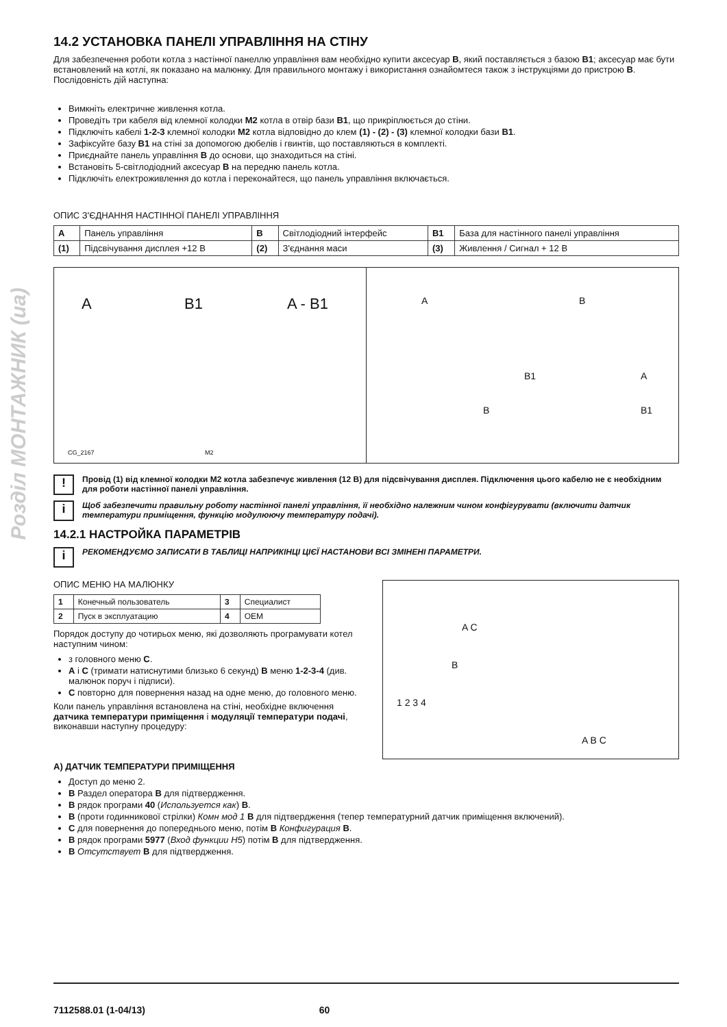Розділ МОНТАЖНИК (ua)
14.2 УСТАНОВКА ПАНЕЛІ УПРАВЛІННЯ НА СТІНУ
Для забезпечення роботи котла з настінної панеллю управління вам необхідно купити аксесуар B, який поставляється з базою B1; аксесуар має бути встановлений на котлі, як показано на малюнку. Для правильного монтажу і використання ознайомтеся також з інструкціями до пристрою B. Послідовність дій наступна:
Вимкніть електричне живлення котла.
Проведіть три кабеля від клемної колодки M2 котла в отвір бази B1, що прикріплюється до стіни.
Підключіть кабелі 1-2-3 клемної колодки M2 котла відповідно до клем (1) - (2) - (3) клемної колодки бази B1.
Зафіксуйте базу B1 на стіні за допомогою дюбелів і гвинтів, що поставляються в комплекті.
Приєднайте панель управління B до основи, що знаходиться на стіні.
Встановіть 5-світлодіодний аксесуар B на передню панель котла.
Підключіть електроживлення до котла і переконайтеся, що панель управління включається.
ОПИС З'ЄДНАННЯ НАСТІННОЇ ПАНЕЛІ УПРАВЛІННЯ
| A | Панель управління | B | Світлодіодний інтерфейс | B1 | База для настінного панелі управління |
| (1) | Підсвічування дисплея +12 В | (2) | З'єднання маси | (3) | Живлення / Сигнал + 12 В |
A B1 A - B1
CG_2167 M2
A B
B1 A
B B1
!
Провід (1) від клемної колодки M2 котла забезпечує живлення (12 В) для підсвічування дисплея. Підключення цього кабелю не є необхідним для роботи настінної панелі управління.
i
Щоб забезпечити правильну роботу настінної панелі управління, її необхідно належним чином конфігурувати (включити датчик температури приміщення, функцію модулюючу температуру подачі).
14.2.1 НАСТРОЙКА ПАРАМЕТРІВ
i
РЕКОМЕНДУЄМО ЗАПИСАТИ В ТАБЛИЦІ НАПРИКІНЦІ ЦІЄЇ НАСТАНОВИ ВСІ ЗМІНЕНІ ПАРАМЕТРИ.
ОПИС МЕНЮ НА МАЛЮНКУ
| 1 | Конечный пользователь | 3 | Специалист |
| 2 | Пуск в эксплуатацию | 4 | OEM |
Порядок доступу до чотирьох меню, які дозволяють програмувати котел наступним чином:
з головного меню C.
A і C (тримати натиснутими близько 6 секунд) B меню 1-2-3-4 (див. малюнок поруч і підписи).
C повторно для повернення назад на одне меню, до головного меню.
Коли панель управління встановлена на стіні, необхідне включення датчика температури приміщення і модуляції температури подачі, виконавши наступну процедуру:
A C
B
1 2 3 4
A B C
A) ДАТЧИК ТЕМПЕРАТУРИ ПРИМІЩЕННЯ
Доступ до меню 2.
B Раздел оператора B для підтвердження.
B рядок програми 40 (Используется как) B.
B (проти годинникової стрілки) Комн мод 1 B для підтвердження (тепер температурний датчик приміщення включений).
C для повернення до попереднього меню, потім B Конфигурация B.
B рядок програми 5977 (Вход функции H5) потім B для підтвердження.
B Отсутствует B для підтвердження.
7112588.01 (1-04/13) 60